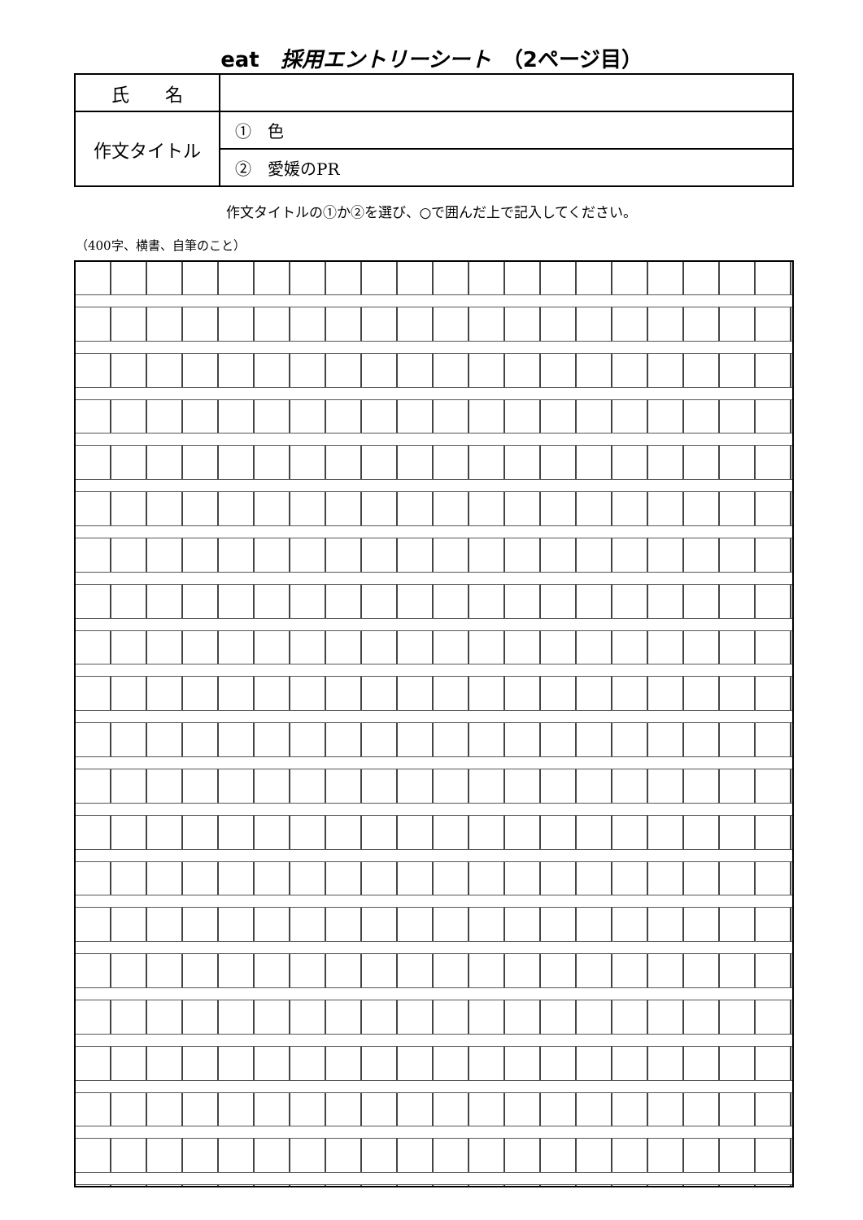eat　採用エントリーシート　（2ページ目）
| 氏 名 | |
| 作文タイトル | ① 色 |
| | ② 愛媛のPR |
作文タイトルの①か②を選び、○で囲んだ上で記入してください。
（400字、横書、自筆のこと）